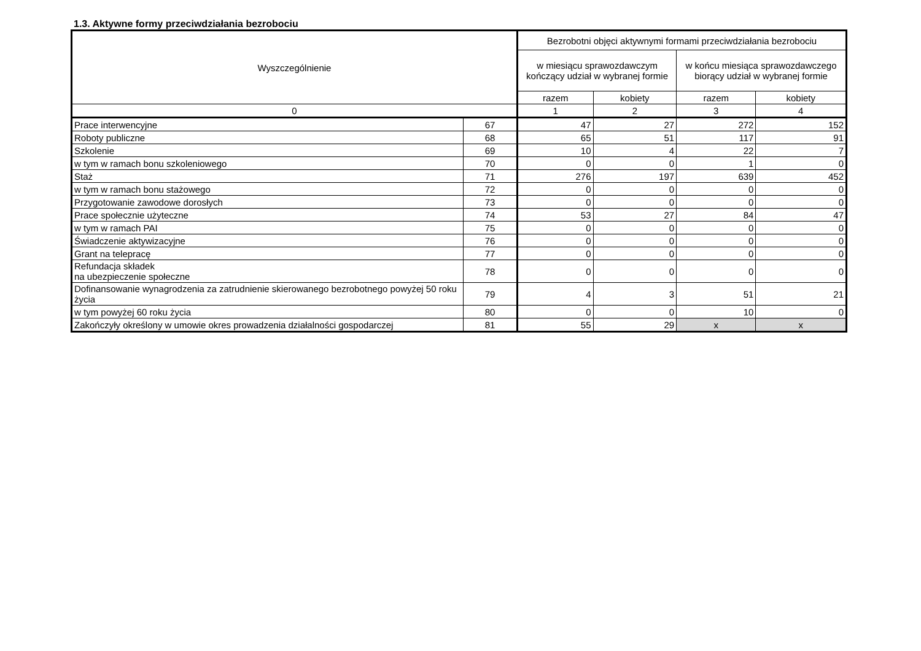1.3. Aktywne formy przeciwdziałania bezrobociu
| Wyszczególnienie | | Bezrobotni objęci aktywnymi formami przeciwdziałania bezrobociu | | | |
| --- | --- | --- | --- | --- | --- |
| | | w miesiącu sprawozdawczym kończący udział w wybranej formie | | w końcu miesiąca sprawozdawczego biorący udział w wybranej formie | |
| | | razem | kobiety | razem | kobiety |
| 0 | | 1 | 2 | 3 | 4 |
| Prace interwencyjne | 67 | 47 | 27 | 272 | 152 |
| Roboty publiczne | 68 | 65 | 51 | 117 | 91 |
| Szkolenie | 69 | 10 | 4 | 22 | 7 |
| w tym w ramach bonu szkoleniowego | 70 | 0 | 0 | 1 | 0 |
| Staż | 71 | 276 | 197 | 639 | 452 |
| w tym w ramach bonu stażowego | 72 | 0 | 0 | 0 | 0 |
| Przygotowanie zawodowe dorosłych | 73 | 0 | 0 | 0 | 0 |
| Prace społecznie użyteczne | 74 | 53 | 27 | 84 | 47 |
| w tym w ramach PAI | 75 | 0 | 0 | 0 | 0 |
| Świadczenie aktywizacyjne | 76 | 0 | 0 | 0 | 0 |
| Grant na telepracę | 77 | 0 | 0 | 0 | 0 |
| Refundacja składek na ubezpieczenie społeczne | 78 | 0 | 0 | 0 | 0 |
| Dofinansowanie wynagrodzenia za zatrudnienie skierowanego bezrobotnego powyżej 50 roku życia | 79 | 4 | 3 | 51 | 21 |
| w tym powyżej 60 roku życia | 80 | 0 | 0 | 10 | 0 |
| Zakończyły określony w umowie okres prowadzenia działalności gospodarczej | 81 | 55 | 29 | x | x |